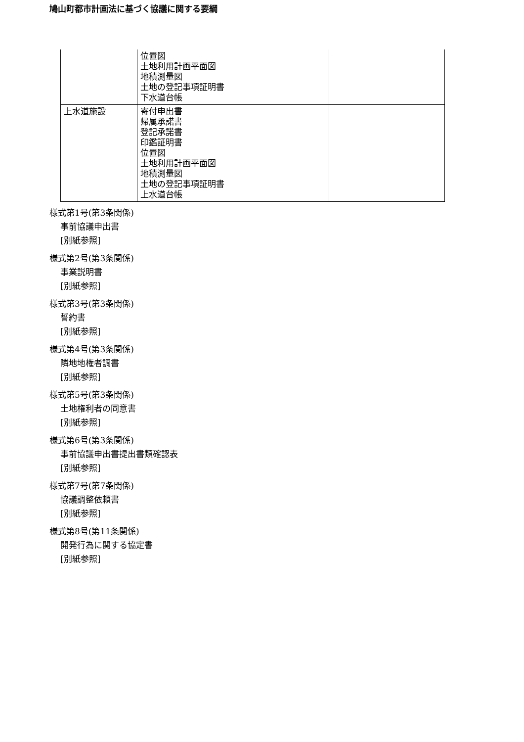鳩山町都市計画法に基づく協議に関する要綱
| | 位置図 土地利用計画平面図 地積測量図 土地の登記事項証明書 下水道台帳 | |
| 上水道施設 | 寄付申出書 帰属承諾書 登記承諾書 印鑑証明書 位置図 土地利用計画平面図 地積測量図 土地の登記事項証明書 上水道台帳 | |
様式第1号(第3条関係)
事前協議申出書
[別紙参照]
様式第2号(第3条関係)
事業説明書
[別紙参照]
様式第3号(第3条関係)
誓約書
[別紙参照]
様式第4号(第3条関係)
隣地地権者調書
[別紙参照]
様式第5号(第3条関係)
土地権利者の同意書
[別紙参照]
様式第6号(第3条関係)
事前協議申出書提出書類確認表
[別紙参照]
様式第7号(第7条関係)
協議調整依頼書
[別紙参照]
様式第8号(第11条関係)
開発行為に関する協定書
[別紙参照]